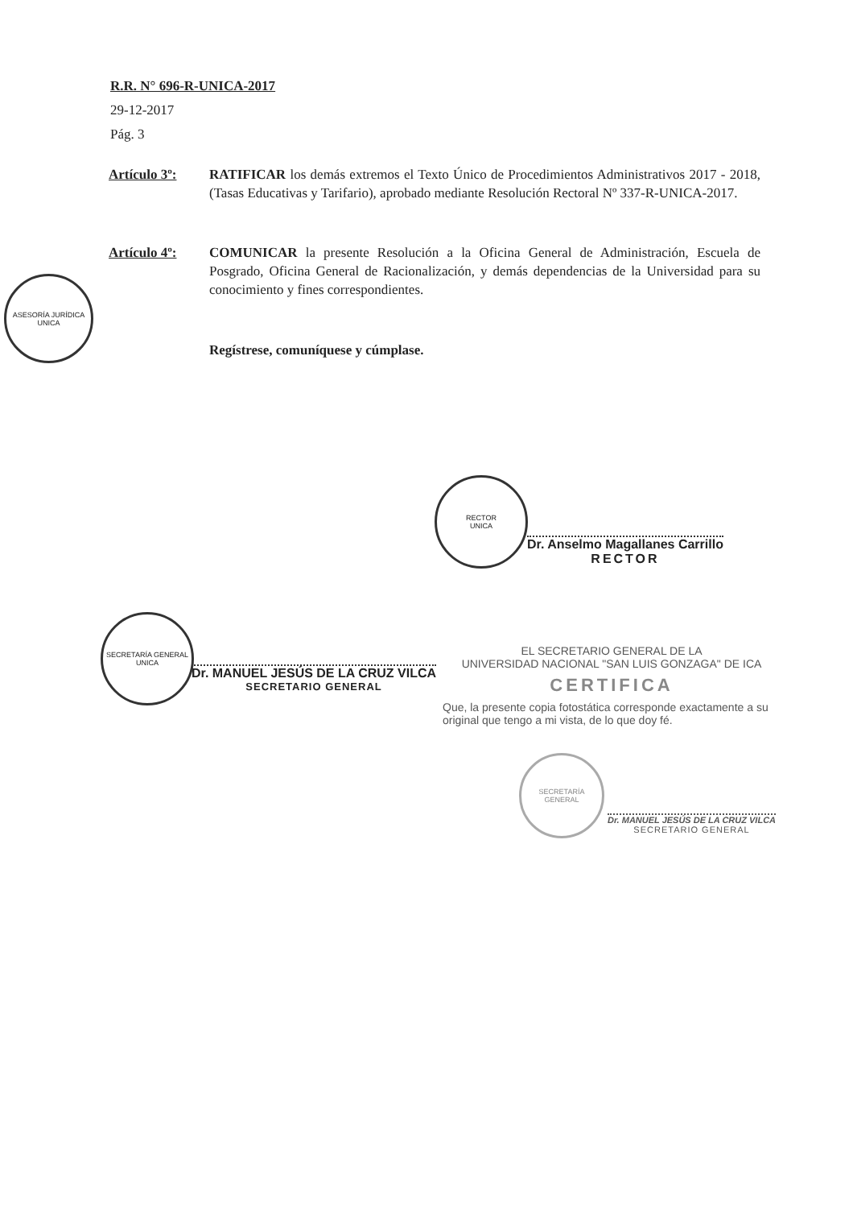R.R. N° 696-R-UNICA-2017
29-12-2017
Pág. 3
Artículo 3º: RATIFICAR los demás extremos el Texto Único de Procedimientos Administrativos 2017 - 2018, (Tasas Educativas y Tarifario), aprobado mediante Resolución Rectoral Nº 337-R-UNICA-2017.
Artículo 4º: COMUNICAR la presente Resolución a la Oficina General de Administración, Escuela de Posgrado, Oficina General de Racionalización, y demás dependencias de la Universidad para su conocimiento y fines correspondientes.
Regístrese, comuníquese y cúmplase.
ASESORÍA JURÍDICA
UNICA
RECTOR
UNICA
Dr. Anselmo Magallanes Carrillo
RECTOR
SECRETARÍA GENERAL
UNICA
Dr. MANUEL JESÚS DE LA CRUZ VILCA
SECRETARIO GENERAL
EL SECRETARIO GENERAL DE LA
UNIVERSIDAD NACIONAL "SAN LUIS GONZAGA" DE ICA
CERTIFICA
Que, la presente copia fotostática corresponde exactamente a su original que tengo a mi vista, de lo que doy fé.
SECRETARÍA GENERAL
Dr. MANUEL JESÚS DE LA CRUZ VILCA
SECRETARIO GENERAL